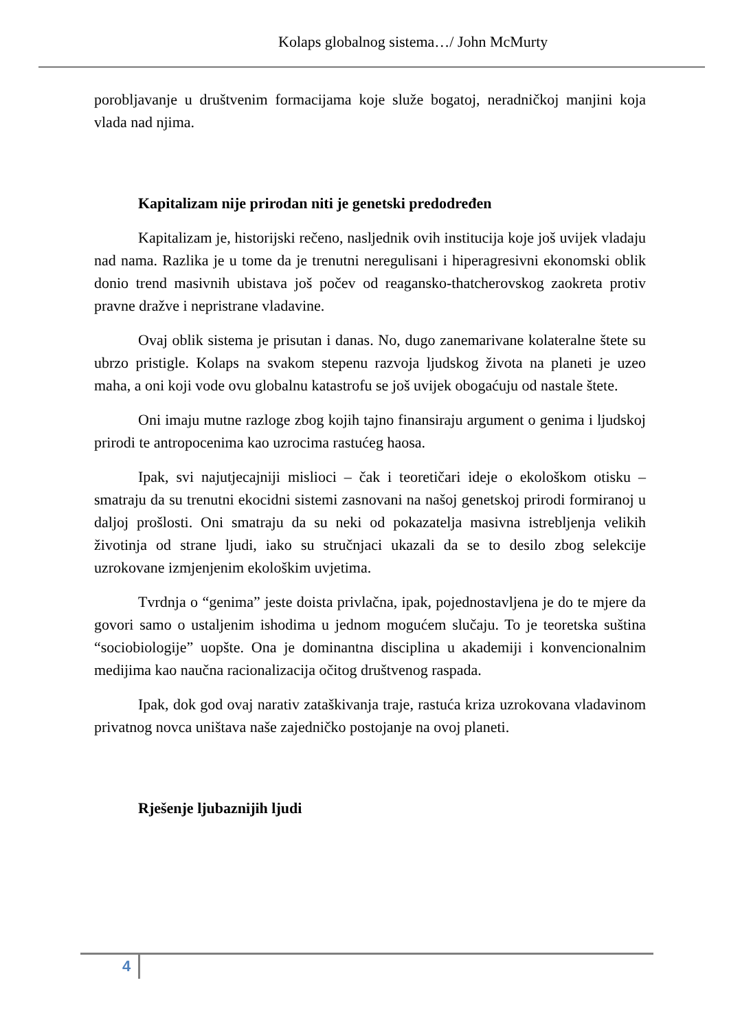Kolaps globalnog sistema…/ John McMurty
porobljavanje u društvenim formacijama koje služe bogatoj, neradničkoj manjini koja vlada nad njima.
Kapitalizam nije prirodan niti je genetski predodređen
Kapitalizam je, historijski rečeno, nasljednik ovih institucija koje još uvijek vladaju nad nama. Razlika je u tome da je trenutni neregulisani i hiperagresivni ekonomski oblik donio trend masivnih ubistava još počev od reagansko-thatcherovskog zaokreta protiv pravne dražve i nepristrane vladavine.
Ovaj oblik sistema je prisutan i danas. No, dugo zanemarivane kolateralne štete su ubrzo pristigle. Kolaps na svakom stepenu razvoja ljudskog života na planeti je uzeo maha, a oni koji vode ovu globalnu katastrofu se još uvijek obogaćuju od nastale štete.
Oni imaju mutne razloge zbog kojih tajno finansiraju argument o genima i ljudskoj prirodi te antropocenima kao uzrocima rastućeg haosa.
Ipak, svi najutjecajniji mislioci – čak i teoretičari ideje o ekološkom otisku – smatraju da su trenutni ekocidni sistemi zasnovani na našoj genetskoj prirodi formiranoj u daljoj prošlosti. Oni smatraju da su neki od pokazatelja masivna istrebljenja velikih životinja od strane ljudi, iako su stručnjaci ukazali da se to desilo zbog selekcije uzrokovane izmjenjenim ekološkim uvjetima.
Tvrdnja o “genima” jeste doista privlačna, ipak, pojednostavljena je do te mjere da govori samo o ustaljenim ishodima u jednom mogućem slučaju. To je teoretska suština “sociobiologije” uopšte. Ona je dominantna disciplina u akademiji i konvencionalnim medijima kao naučna racionalizacija očitog društvenog raspada.
Ipak, dok god ovaj narativ zataškivanja traje, rastuća kriza uzrokovana vladavinom privatnog novca uništava naše zajedničko postojanje na ovoj planeti.
Rješenje ljubaznijih ljudi
4